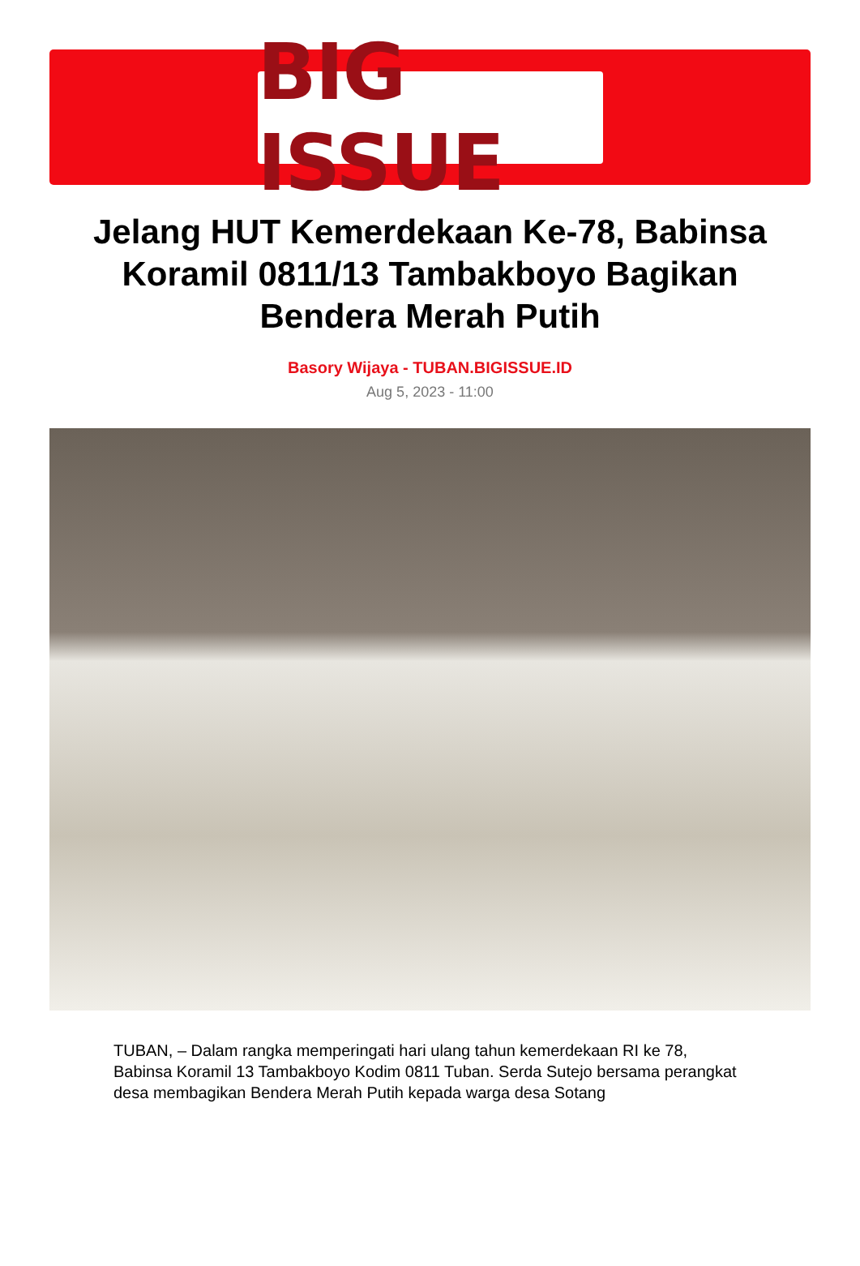BIG ISSUE
Jelang HUT Kemerdekaan Ke-78, Babinsa Koramil 0811/13 Tambakboyo Bagikan Bendera Merah Putih
Basory Wijaya - TUBAN.BIGISSUE.ID
Aug 5, 2023 - 11:00
TUBAN, – Dalam rangka memperingati hari ulang tahun kemerdekaan RI ke 78, Babinsa Koramil 13 Tambakboyo Kodim 0811 Tuban. Serda Sutejo bersama perangkat desa membagikan Bendera Merah Putih kepada warga desa Sotang